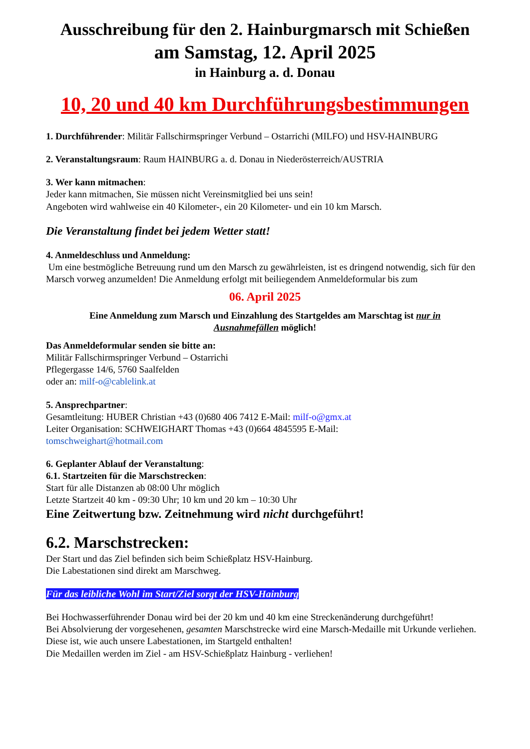Ausschreibung für den 2. Hainburgmarsch mit Schießen
am Samstag, 12. April 2025
in Hainburg a. d. Donau
10, 20 und 40 km Durchführungsbestimmungen
1. Durchführender: Militär Fallschirmspringer Verbund – Ostarrichi (MILFO) und HSV-HAINBURG
2. Veranstaltungsraum: Raum HAINBURG a. d. Donau in Niederösterreich/AUSTRIA
3. Wer kann mitmachen:
Jeder kann mitmachen, Sie müssen nicht Vereinsmitglied bei uns sein!
Angeboten wird wahlweise ein 40 Kilometer-, ein 20 Kilometer- und ein 10 km Marsch.
Die Veranstaltung findet bei jedem Wetter statt!
4. Anmeldeschluss und Anmeldung:
Um eine bestmögliche Betreuung rund um den Marsch zu gewährleisten, ist es dringend notwendig, sich für den Marsch vorweg anzumelden! Die Anmeldung erfolgt mit beiliegendem Anmeldeformular bis zum
06. April 2025
Eine Anmeldung zum Marsch und Einzahlung des Startgeldes am Marschtag ist nur in Ausnahmefällen möglich!
Das Anmeldeformular senden sie bitte an:
Militär Fallschirmspringer Verbund – Ostarrichi
Pflegergasse 14/6, 5760 Saalfelden
oder an: milf-o@cablelink.at
5. Ansprechpartner:
Gesamtleitung: HUBER Christian +43 (0)680 406 7412 E-Mail: milf-o@gmx.at
Leiter Organisation: SCHWEIGHART Thomas +43 (0)664 4845595 E-Mail:
tomschweighart@hotmail.com
6. Geplanter Ablauf der Veranstaltung:
6.1. Startzeiten für die Marschstrecken:
Start für alle Distanzen ab 08:00 Uhr möglich
Letzte Startzeit 40 km - 09:30 Uhr; 10 km und 20 km – 10:30 Uhr
Eine Zeitwertung bzw. Zeitnehmung wird nicht durchgeführt!
6.2. Marschstrecken:
Der Start und das Ziel befinden sich beim Schießplatz HSV-Hainburg.
Die Labestationen sind direkt am Marschweg.
Für das leibliche Wohl im Start/Ziel sorgt der HSV-Hainburg
Bei Hochwasserführender Donau wird bei der 20 km und 40 km eine Streckenänderung durchgeführt!
Bei Absolvierung der vorgesehenen, gesamten Marschstrecke wird eine Marsch-Medaille mit Urkunde verliehen. Diese ist, wie auch unsere Labestationen, im Startgeld enthalten!
Die Medaillen werden im Ziel - am HSV-Schießplatz Hainburg - verliehen!